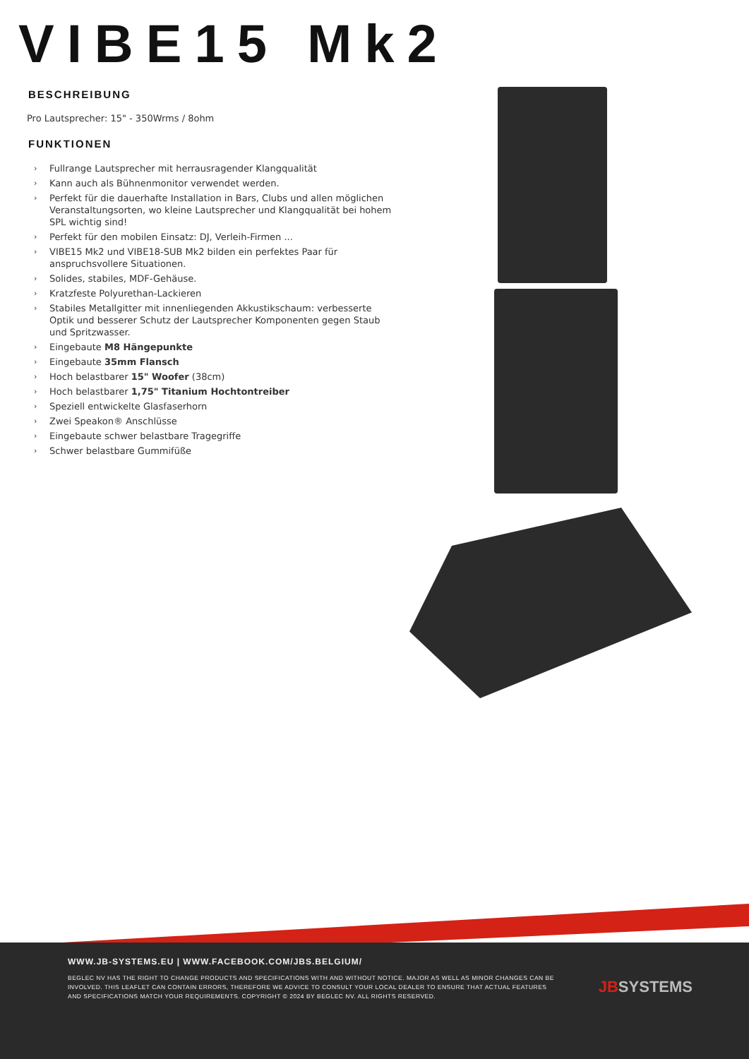VIBE15 Mk2
BESCHREIBUNG
Pro Lautsprecher: 15" - 350Wrms / 8ohm
FUNKTIONEN
› Fullrange Lautsprecher mit herrausragender Klangqualität
› Kann auch als Bühnenmonitor verwendet werden.
› Perfekt für die dauerhafte Installation in Bars, Clubs und allen möglichen Veranstaltungsorten, wo kleine Lautsprecher und Klangqualität bei hohem SPL wichtig sind!
› Perfekt für den mobilen Einsatz: DJ, Verleih-Firmen ...
› VIBE15 Mk2 und VIBE18-SUB Mk2 bilden ein perfektes Paar für anspruchsvollere Situationen.
› Solides, stabiles, MDF-Gehäuse.
› Kratzfeste Polyurethan-Lackieren
› Stabiles Metallgitter mit innenliegenden Akkustikschaum: verbesserte Optik und besserer Schutz der Lautsprecher Komponenten gegen Staub und Spritzwasser.
› Eingebaute M8 Hängepunkte
› Eingebaute 35mm Flansch
› Hoch belastbarer 15" Woofer (38cm)
› Hoch belastbarer 1,75" Titanium Hochtontreiber
› Speziell entwickelte Glasfaserhorn
› Zwei Speakon® Anschlüsse
› Eingebaute schwer belastbare Tragegriffe
› Schwer belastbare Gummifüße
WWW.JB-SYSTEMS.EU | WWW.FACEBOOK.COM/JBS.BELGIUM/
BEGLEC NV HAS THE RIGHT TO CHANGE PRODUCTS AND SPECIFICATIONS WITH AND WITHOUT NOTICE. MAJOR AS WELL AS MINOR CHANGES CAN BE INVOLVED. THIS LEAFLET CAN CONTAIN ERRORS, THEREFORE WE ADVICE TO CONSULT YOUR LOCAL DEALER TO ENSURE THAT ACTUAL FEATURES AND SPECIFICATIONS MATCH YOUR REQUIREMENTS. COPYRIGHT © 2024 BY BEGLEC NV. ALL RIGHTS RESERVED.
JB SYSTEMS